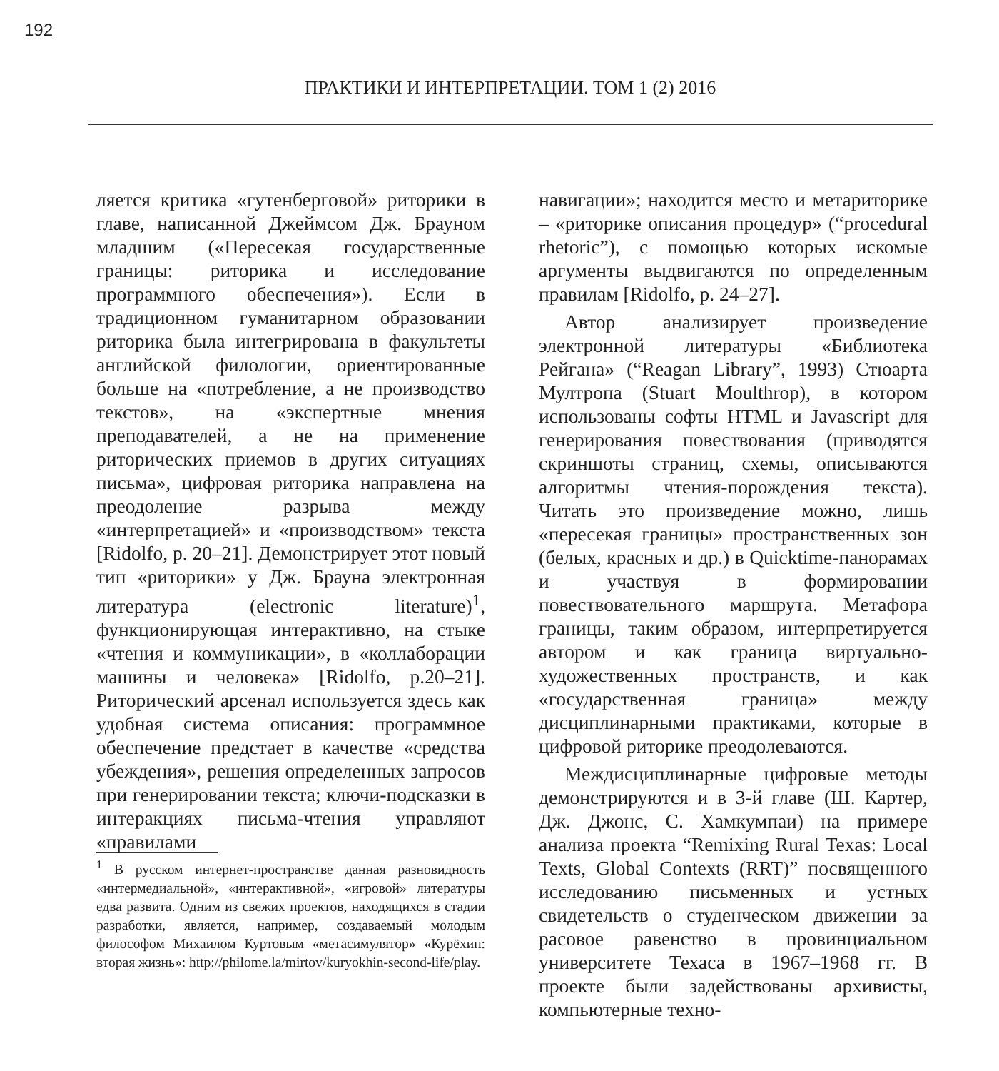192
ПРАКТИКИ И ИНТЕРПРЕТАЦИИ. ТОМ 1 (2) 2016
ляется критика «гутенберговой» риторики в главе, написанной Джеймсом Дж. Брауном младшим («Пересекая государственные границы: риторика и исследование программного обеспечения»). Если в традиционном гуманитарном образовании риторика была интегрирована в факультеты английской филологии, ориентированные больше на «потребление, а не производство текстов», на «экспертные мнения преподавателей, а не на применение риторических приемов в других ситуациях письма», цифровая риторика направлена на преодоление разрыва между «интерпретацией» и «производством» текста [Ridolfo, p. 20–21]. Демонстрирует этот новый тип «риторики» у Дж. Брауна электронная литература (electronic literature)<sup>1</sup>, функционирующая интерактивно, на стыке «чтения и коммуникации», в «коллаборации машины и человека» [Ridolfo, p.20–21]. Риторический арсенал используется здесь как удобная система описания: программное обеспечение предстает в качестве «средства убеждения», решения определенных запросов при генерировании текста; ключи-подсказки в интеракциях письма-чтения управляют «правилами
<sup>1</sup> В русском интернет-пространстве данная разновидность «интермедиальной», «интерактивной», «игровой» литературы едва развита. Одним из свежих проектов, находящихся в стадии разработки, является, например, создаваемый молодым философом Михаилом Куртовым «метасимулятор» «Курёхин: вторая жизнь»: http://philome.la/mirtov/kuryokhin-second-life/play.
навигации»; находится место и метариторике – «риторике описания процедур» (“procedural rhetoric”), с помощью которых искомые аргументы выдвигаются по определенным правилам [Ridolfo, p. 24–27].
Автор анализирует произведение электронной литературы «Библиотека Рейгана» (“Reagan Library”, 1993) Стюарта Мултропа (Stuart Moulthrop), в котором использованы софты HTML и Javascript для генерирования повествования (приводятся скриншоты страниц, схемы, описываются алгоритмы чтения-порождения текста). Читать это произведение можно, лишь «пересекая границы» пространственных зон (белых, красных и др.) в Quicktime-панорамах и участвуя в формировании повествовательного маршрута. Метафора границы, таким образом, интерпретируется автором и как граница виртуально-художественных пространств, и как «государственная граница» между дисциплинарными практиками, которые в цифровой риторике преодолеваются.
Междисциплинарные цифровые методы демонстрируются и в 3-й главе (Ш. Картер, Дж. Джонс, С. Хамкумпаи) на примере анализа проекта “Remixing Rural Texas: Local Texts, Global Contexts (RRT)” посвященного исследованию письменных и устных свидетельств о студенческом движении за расовое равенство в провинциальном университете Техаса в 1967–1968 гг. В проекте были задействованы архивисты, компьютерные техно-